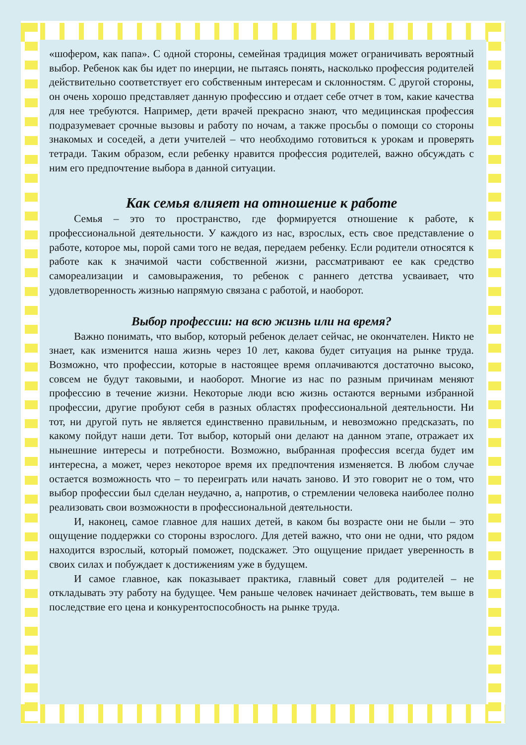«шофером, как папа». С одной стороны, семейная традиция может ограничивать вероятный выбор. Ребенок как бы идет по инерции, не пытаясь понять, насколько профессия родителей действительно соответствует его собственным интересам и склонностям. С другой стороны, он очень хорошо представляет данную профессию и отдает себе отчет в том, какие качества для нее требуются. Например, дети врачей прекрасно знают, что медицинская профессия подразумевает срочные вызовы и работу по ночам, а также просьбы о помощи со стороны знакомых и соседей, а дети учителей – что необходимо готовиться к урокам и проверять тетради. Таким образом, если ребенку нравится профессия родителей, важно обсуждать с ним его предпочтение выбора в данной ситуации.
Как семья влияет на отношение к работе
Семья – это то пространство, где формируется отношение к работе, к профессиональной деятельности. У каждого из нас, взрослых, есть свое представление о работе, которое мы, порой сами того не ведая, передаем ребенку. Если родители относятся к работе как к значимой части собственной жизни, рассматривают ее как средство самореализации и самовыражения, то ребенок с раннего детства усваивает, что удовлетворенность жизнью напрямую связана с работой, и наоборот.
Выбор профессии: на всю жизнь или на время?
Важно понимать, что выбор, который ребенок делает сейчас, не окончателен. Никто не знает, как изменится наша жизнь через 10 лет, какова будет ситуация на рынке труда. Возможно, что профессии, которые в настоящее время оплачиваются достаточно высоко, совсем не будут таковыми, и наоборот. Многие из нас по разным причинам меняют профессию в течение жизни. Некоторые люди всю жизнь остаются верными избранной профессии, другие пробуют себя в разных областях профессиональной деятельности. Ни тот, ни другой путь не является единственно правильным, и невозможно предсказать, по какому пойдут наши дети. Тот выбор, который они делают на данном этапе, отражает их нынешние интересы и потребности. Возможно, выбранная профессия всегда будет им интересна, а может, через некоторое время их предпочтения изменяется. В любом случае остается возможность что – то переиграть или начать заново. И это говорит не о том, что выбор профессии был сделан неудачно, а, напротив, о стремлении человека наиболее полно реализовать свои возможности в профессиональной деятельности.
И, наконец, самое главное для наших детей, в каком бы возрасте они не были – это ощущение поддержки со стороны взрослого. Для детей важно, что они не одни, что рядом находится взрослый, который поможет, подскажет. Это ощущение придает уверенность в своих силах и побуждает к достижениям уже в будущем.
И самое главное, как показывает практика, главный совет для родителей – не откладывать эту работу на будущее. Чем раньше человек начинает действовать, тем выше в последствие его цена и конкурентоспособность на рынке труда.